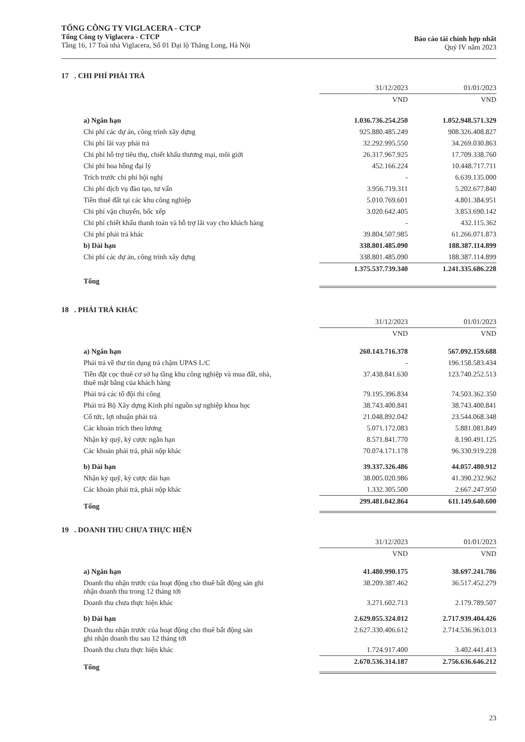TỔNG CÔNG TY VIGLACERA - CTCP
Tổng Công ty Viglacera - CTCP
Tầng 16, 17 Toà nhà Viglacera, Số 01 Đại lộ Thăng Long, Hà Nội
Báo cáo tài chính hợp nhất
Quý IV năm 2023
17 . CHI PHÍ PHẢI TRẢ
| | 31/12/2023 | 01/01/2023 |
| --- | --- | --- |
| | VND | VND |
| a) Ngắn hạn | 1.036.736.254.250 | 1.052.948.571.329 |
| Chi phí các dự án, công trình xây dựng | 925.880.485.249 | 908.326.408.827 |
| Chi phí lãi vay phải trả | 32.292.995.550 | 34.269.030.863 |
| Chi phí hỗ trợ tiêu thụ, chiết khấu thương mại, môi giới | 26.317.967.925 | 17.709.338.760 |
| Chi phí hoa hồng đại lý | 452.166.224 | 10.448.717.711 |
| Trích trước chi phí hội nghị | - | 6.639.135.000 |
| Chi phí dịch vụ đào tạo, tư vấn | 3.956.719.311 | 5.202.677.840 |
| Tiền thuê đất tại các khu công nghiệp | 5.010.769.601 | 4.801.384.951 |
| Chi phí vận chuyển, bốc xếp | 3.020.642.405 | 3.853.690.142 |
| Chi phí chiết khấu thanh toán và hỗ trợ lãi vay cho khách hàng | - | 432.115.362 |
| Chi phí phải trả khác | 39.804.507.985 | 61.266.071.873 |
| b) Dài hạn | 338.801.485.090 | 188.387.114.899 |
| Chi phí các dự án, công trình xây dựng | 338.801.485.090 | 188.387.114.899 |
| Tổng | 1.375.537.739.340 | 1.241.335.686.228 |
18 . PHẢI TRẢ KHÁC
| | 31/12/2023 | 01/01/2023 |
| --- | --- | --- |
| | VND | VND |
| a) Ngắn hạn | 260.143.716.378 | 567.092.159.688 |
| Phải trả về thư tín dụng trả chậm UPAS L/C | - | 196.158.583.434 |
| Tiền đặt cọc thuê cơ sở hạ tầng khu công nghiệp và mua đất, nhà, thuê mặt bằng của khách hàng | 37.438.841.630 | 123.740.252.513 |
| Phải trả các tổ đội thi công | 79.195.396.834 | 74.503.362.350 |
| Phải trả Bộ Xây dựng Kinh phí nguồn sự nghiệp khoa học | 38.743.400.841 | 38.743.400.841 |
| Cổ tức, lợi nhuận phải trả | 21.048.892.042 | 23.544.068.348 |
| Các khoản trích theo lương | 5.071.172.083 | 5.881.081.849 |
| Nhận ký quỹ, ký cược ngắn hạn | 8.571.841.770 | 8.190.491.125 |
| Các khoản phải trả, phải nộp khác | 70.074.171.178 | 96.330.919.228 |
| b) Dài hạn | 39.337.326.486 | 44.057.480.912 |
| Nhận ký quỹ, ký cược dài hạn | 38.005.020.986 | 41.390.232.962 |
| Các khoản phải trả, phải nộp khác | 1.332.305.500 | 2.667.247.950 |
| Tổng | 299.481.042.864 | 611.149.640.600 |
19 . DOANH THU CHƯA THỰC HIỆN
| | 31/12/2023 | 01/01/2023 |
| --- | --- | --- |
| | VND | VND |
| a) Ngắn hạn | 41.480.990.175 | 38.697.241.786 |
| Doanh thu nhận trước của hoạt động cho thuê bất động sản ghi nhận doanh thu trong 12 tháng tới | 38.209.387.462 | 36.517.452.279 |
| Doanh thu chưa thực hiện khác | 3.271.602.713 | 2.179.789.507 |
| b) Dài hạn | 2.629.055.324.012 | 2.717.939.404.426 |
| Doanh thu nhận trước của hoạt động cho thuê bất động sản ghi nhận doanh thu sau 12 tháng tới | 2.627.330.406.612 | 2.714.536.963.013 |
| Doanh thu chưa thực hiện khác | 1.724.917.400 | 3.402.441.413 |
| Tổng | 2.670.536.314.187 | 2.756.636.646.212 |
23